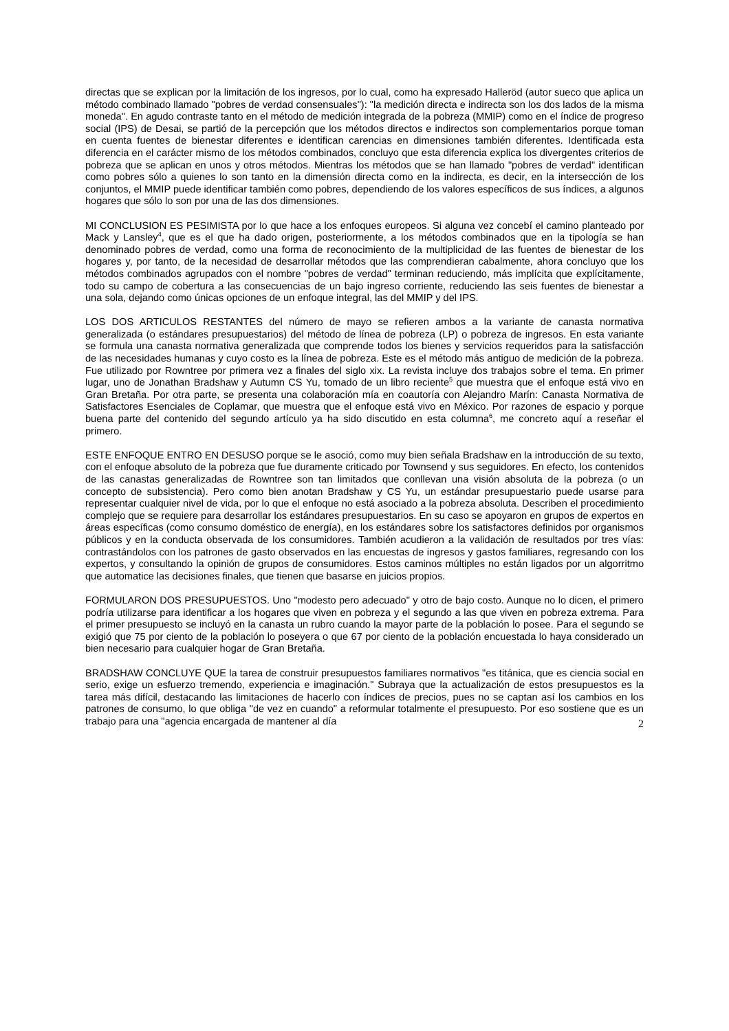directas que se explican por la limitación de los ingresos, por lo cual, como ha expresado Halleröd (autor sueco que aplica un método combinado llamado "pobres de verdad consensuales"): "la medición directa e indirecta son los dos lados de la misma moneda". En agudo contraste tanto en el método de medición integrada de la pobreza (MMIP) como en el índice de progreso social (IPS) de Desai, se partió de la percepción que los métodos directos e indirectos son complementarios porque toman en cuenta fuentes de bienestar diferentes e identifican carencias en dimensiones también diferentes. Identificada esta diferencia en el carácter mismo de los métodos combinados, concluyo que esta diferencia explica los divergentes criterios de pobreza que se aplican en unos y otros métodos. Mientras los métodos que se han llamado "pobres de verdad" identifican como pobres sólo a quienes lo son tanto en la dimensión directa como en la indirecta, es decir, en la intersección de los conjuntos, el MMIP puede identificar también como pobres, dependiendo de los valores específicos de sus índices, a algunos hogares que sólo lo son por una de las dos dimensiones.
MI CONCLUSION ES PESIMISTA por lo que hace a los enfoques europeos. Si alguna vez concebí el camino planteado por Mack y Lansley<sup>4</sup>, que es el que ha dado origen, posteriormente, a los métodos combinados que en la tipología se han denominado pobres de verdad, como una forma de reconocimiento de la multiplicidad de las fuentes de bienestar de los hogares y, por tanto, de la necesidad de desarrollar métodos que las comprendieran cabalmente, ahora concluyo que los métodos combinados agrupados con el nombre "pobres de verdad" terminan reduciendo, más implícita que explícitamente, todo su campo de cobertura a las consecuencias de un bajo ingreso corriente, reduciendo las seis fuentes de bienestar a una sola, dejando como únicas opciones de un enfoque integral, las del MMIP y del IPS.
LOS DOS ARTICULOS RESTANTES del número de mayo se refieren ambos a la variante de canasta normativa generalizada (o estándares presupuestarios) del método de línea de pobreza (LP) o pobreza de ingresos. En esta variante se formula una canasta normativa generalizada que comprende todos los bienes y servicios requeridos para la satisfacción de las necesidades humanas y cuyo costo es la línea de pobreza. Este es el método más antiguo de medición de la pobreza. Fue utilizado por Rowntree por primera vez a finales del siglo xix. La revista incluye dos trabajos sobre el tema. En primer lugar, uno de Jonathan Bradshaw y Autumn CS Yu, tomado de un libro reciente<sup>5</sup> que muestra que el enfoque está vivo en Gran Bretaña. Por otra parte, se presenta una colaboración mía en coautoría con Alejandro Marín: Canasta Normativa de Satisfactores Esenciales de Coplamar, que muestra que el enfoque está vivo en México. Por razones de espacio y porque buena parte del contenido del segundo artículo ya ha sido discutido en esta columna<sup>6</sup>, me concreto aquí a reseñar el primero.
ESTE ENFOQUE ENTRO EN DESUSO porque se le asoció, como muy bien señala Bradshaw en la introducción de su texto, con el enfoque absoluto de la pobreza que fue duramente criticado por Townsend y sus seguidores. En efecto, los contenidos de las canastas generalizadas de Rowntree son tan limitados que conllevan una visión absoluta de la pobreza (o un concepto de subsistencia). Pero como bien anotan Bradshaw y CS Yu, un estándar presupuestario puede usarse para representar cualquier nivel de vida, por lo que el enfoque no está asociado a la pobreza absoluta. Describen el procedimiento complejo que se requiere para desarrollar los estándares presupuestarios. En su caso se apoyaron en grupos de expertos en áreas específicas (como consumo doméstico de energía), en los estándares sobre los satisfactores definidos por organismos públicos y en la conducta observada de los consumidores. También acudieron a la validación de resultados por tres vías: contrastándolos con los patrones de gasto observados en las encuestas de ingresos y gastos familiares, regresando con los expertos, y consultando la opinión de grupos de consumidores. Estos caminos múltiples no están ligados por un algorritmo que automatice las decisiones finales, que tienen que basarse en juicios propios.
FORMULARON DOS PRESUPUESTOS. Uno "modesto pero adecuado" y otro de bajo costo. Aunque no lo dicen, el primero podría utilizarse para identificar a los hogares que viven en pobreza y el segundo a las que viven en pobreza extrema. Para el primer presupuesto se incluyó en la canasta un rubro cuando la mayor parte de la población lo posee. Para el segundo se exigió que 75 por ciento de la población lo poseyera o que 67 por ciento de la población encuestada lo haya considerado un bien necesario para cualquier hogar de Gran Bretaña.
BRADSHAW CONCLUYE QUE la tarea de construir presupuestos familiares normativos "es titánica, que es ciencia social en serio, exige un esfuerzo tremendo, experiencia e imaginación." Subraya que la actualización de estos presupuestos es la tarea más difícil, destacando las limitaciones de hacerlo con índices de precios, pues no se captan así los cambios en los patrones de consumo, lo que obliga "de vez en cuando" a reformular totalmente el presupuesto. Por eso sostiene que es un trabajo para una "agencia encargada de mantener al día
2